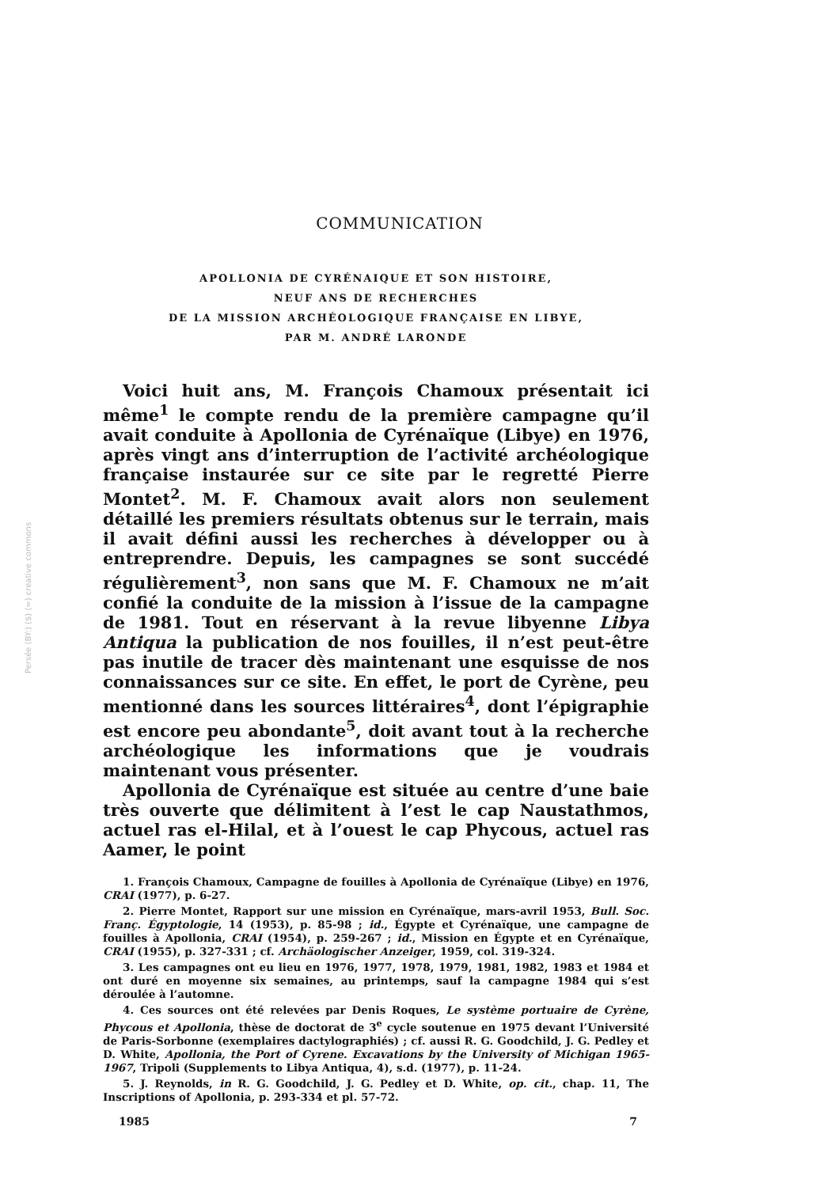Persée (BY:) ($) (=) creative commons
COMMUNICATION
APOLLONIA DE CYRÉNAIQUE ET SON HISTOIRE,
NEUF ANS DE RECHERCHES
DE LA MISSION ARCHÉOLOGIQUE FRANÇAISE EN LIBYE,
PAR M. ANDRÉ LARONDE
Voici huit ans, M. François Chamoux présentait ici même<sup>1</sup> le compte rendu de la première campagne qu’il avait conduite à Apollonia de Cyrénaïque (Libye) en 1976, après vingt ans d’interruption de l’activité archéologique française instaurée sur ce site par le regretté Pierre Montet<sup>2</sup>. M. F. Chamoux avait alors non seulement détaillé les premiers résultats obtenus sur le terrain, mais il avait défini aussi les recherches à développer ou à entreprendre. Depuis, les campagnes se sont succédé régulièrement<sup>3</sup>, non sans que M. F. Chamoux ne m’ait confié la conduite de la mission à l’issue de la campagne de 1981. Tout en réservant à la revue libyenne Libya Antiqua la publication de nos fouilles, il n’est peut-être pas inutile de tracer dès maintenant une esquisse de nos connaissances sur ce site. En effet, le port de Cyrène, peu mentionné dans les sources littéraires<sup>4</sup>, dont l’épigraphie est encore peu abondante<sup>5</sup>, doit avant tout à la recherche archéologique les informations que je voudrais maintenant vous présenter.
Apollonia de Cyrénaïque est située au centre d’une baie très ouverte que délimitent à l’est le cap Naustathmos, actuel ras el-Hilal, et à l’ouest le cap Phycous, actuel ras Aamer, le point
1. François Chamoux, Campagne de fouilles à Apollonia de Cyrénaïque (Libye) en 1976, CRAI (1977), p. 6-27.
2. Pierre Montet, Rapport sur une mission en Cyrénaïque, mars-avril 1953, Bull. Soc. Franç. Égyptologie, 14 (1953), p. 85-98 ; id., Égypte et Cyrénaïque, une campagne de fouilles à Apollonia, CRAI (1954), p. 259-267 ; id., Mission en Égypte et en Cyrénaïque, CRAI (1955), p. 327-331 ; cf. Archäologischer Anzeiger, 1959, col. 319-324.
3. Les campagnes ont eu lieu en 1976, 1977, 1978, 1979, 1981, 1982, 1983 et 1984 et ont duré en moyenne six semaines, au printemps, sauf la campagne 1984 qui s’est déroulée à l’automne.
4. Ces sources ont été relevées par Denis Roques, Le système portuaire de Cyrène, Phycous et Apollonia, thèse de doctorat de 3<sup>e</sup> cycle soutenue en 1975 devant l’Université de Paris-Sorbonne (exemplaires dactylographiés) ; cf. aussi R. G. Goodchild, J. G. Pedley et D. White, Apollonia, the Port of Cyrene. Excavations by the University of Michigan 1965-1967, Tripoli (Supplements to Libya Antiqua, 4), s.d. (1977), p. 11-24.
5. J. Reynolds, in R. G. Goodchild, J. G. Pedley et D. White, op. cit., chap. 11, The Inscriptions of Apollonia, p. 293-334 et pl. 57-72.
1985 7